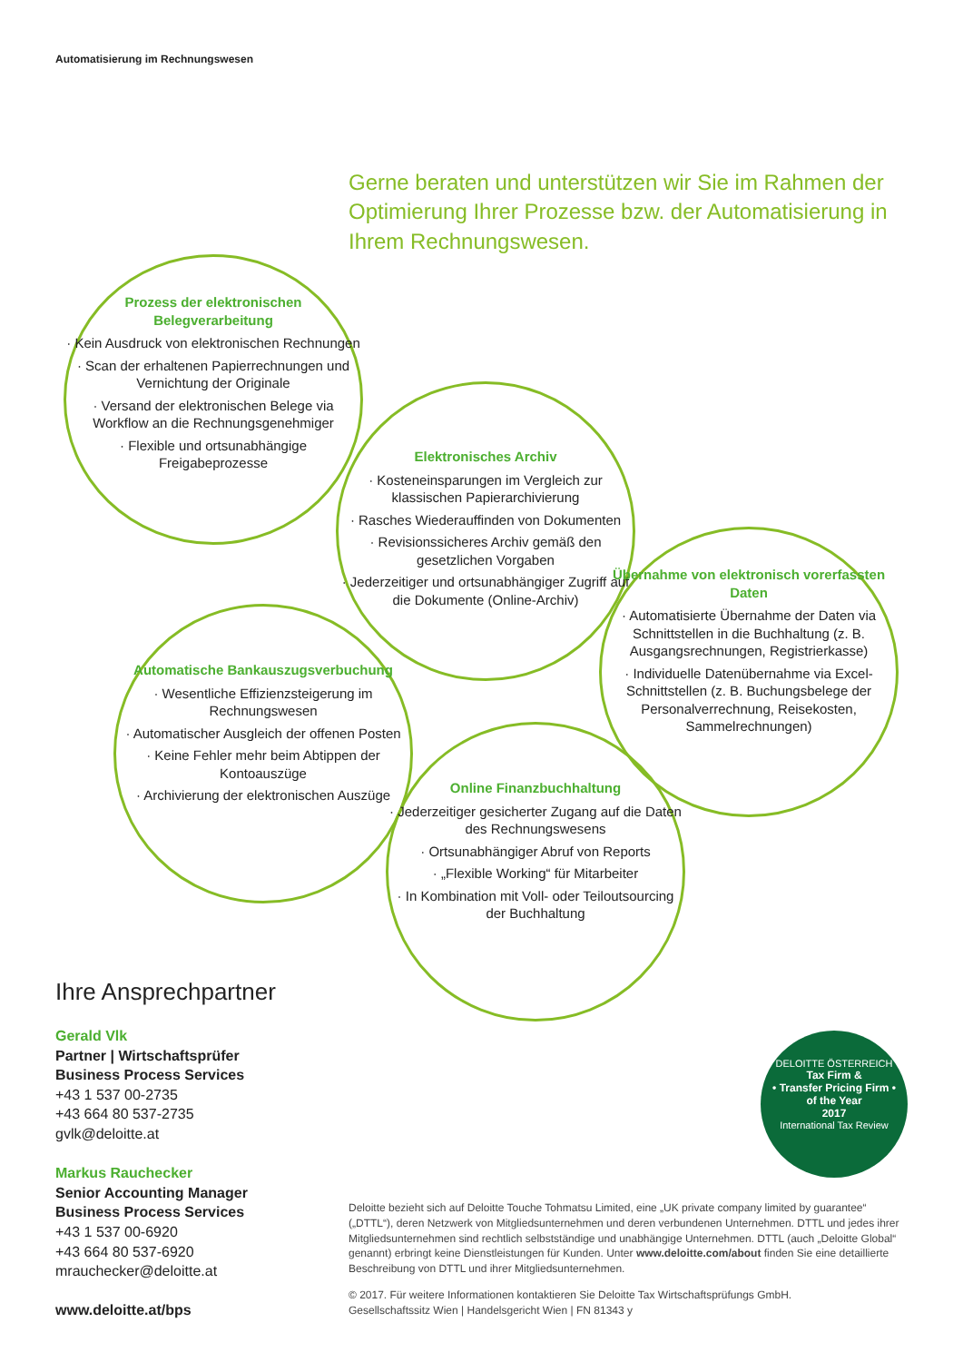Automatisierung im Rechnungswesen
Gerne beraten und unterstützen wir Sie im Rahmen der Optimierung Ihrer Prozesse bzw. der Automatisierung in Ihrem Rechnungswesen.
Prozess der elektronischen Belegverarbeitung
· Kein Ausdruck von elektronischen Rechnungen
· Scan der erhaltenen Papierrechnungen und Vernichtung der Originale
· Versand der elektronischen Belege via Workflow an die Rechnungsgenehmiger
· Flexible und ortsunabhängige Freigabeprozesse
Elektronisches Archiv
· Kosteneinsparungen im Vergleich zur klassischen Papierarchivierung
· Rasches Wiederauffinden von Dokumenten
· Revisionssicheres Archiv gemäß den gesetzlichen Vorgaben
· Jederzeitiger und ortsunabhängiger Zugriff auf die Dokumente (Online-Archiv)
Übernahme von elektronisch vorerfassten Daten
· Automatisierte Übernahme der Daten via Schnittstellen in die Buchhaltung (z. B. Ausgangsrechnungen, Registrierkasse)
· Individuelle Datenübernahme via Excel-Schnittstellen (z. B. Buchungsbelege der Personalverrechnung, Reisekosten, Sammelrechnungen)
Automatische Bankauszugsverbuchung
· Wesentliche Effizienzsteigerung im Rechnungswesen
· Automatischer Ausgleich der offenen Posten
· Keine Fehler mehr beim Abtippen der Kontoauszüge
· Archivierung der elektronischen Auszüge
Online Finanzbuchhaltung
· Jederzeitiger gesicherter Zugang auf die Daten des Rechnungswesens
· Ortsunabhängiger Abruf von Reports
· „Flexible Working“ für Mitarbeiter
· In Kombination mit Voll- oder Teiloutsourcing der Buchhaltung
Ihre Ansprechpartner
Gerald Vlk
Partner | Wirtschaftsprüfer
Business Process Services
+43 1 537 00-2735
+43 664 80 537-2735
gvlk@deloitte.at
Markus Rauchecker
Senior Accounting Manager
Business Process Services
+43 1 537 00-6920
+43 664 80 537-6920
mrauchecker@deloitte.at
www.deloitte.at/bps
DELOITTE ÖSTERREICH
Tax Firm &
• Transfer Pricing Firm •
of the Year
2017
International Tax Review
Deloitte bezieht sich auf Deloitte Touche Tohmatsu Limited, eine „UK private company limited by guarantee“ („DTTL“), deren Netzwerk von Mitgliedsunternehmen und deren verbundenen Unternehmen. DTTL und jedes ihrer Mitgliedsunternehmen sind rechtlich selbstständige und unabhängige Unternehmen. DTTL (auch „Deloitte Global“ genannt) erbringt keine Dienstleistungen für Kunden. Unter www.deloitte.com/about finden Sie eine detaillierte Beschreibung von DTTL und ihrer Mitgliedsunternehmen.
© 2017. Für weitere Informationen kontaktieren Sie Deloitte Tax Wirtschaftsprüfungs GmbH.
Gesellschaftssitz Wien | Handelsgericht Wien | FN 81343 y